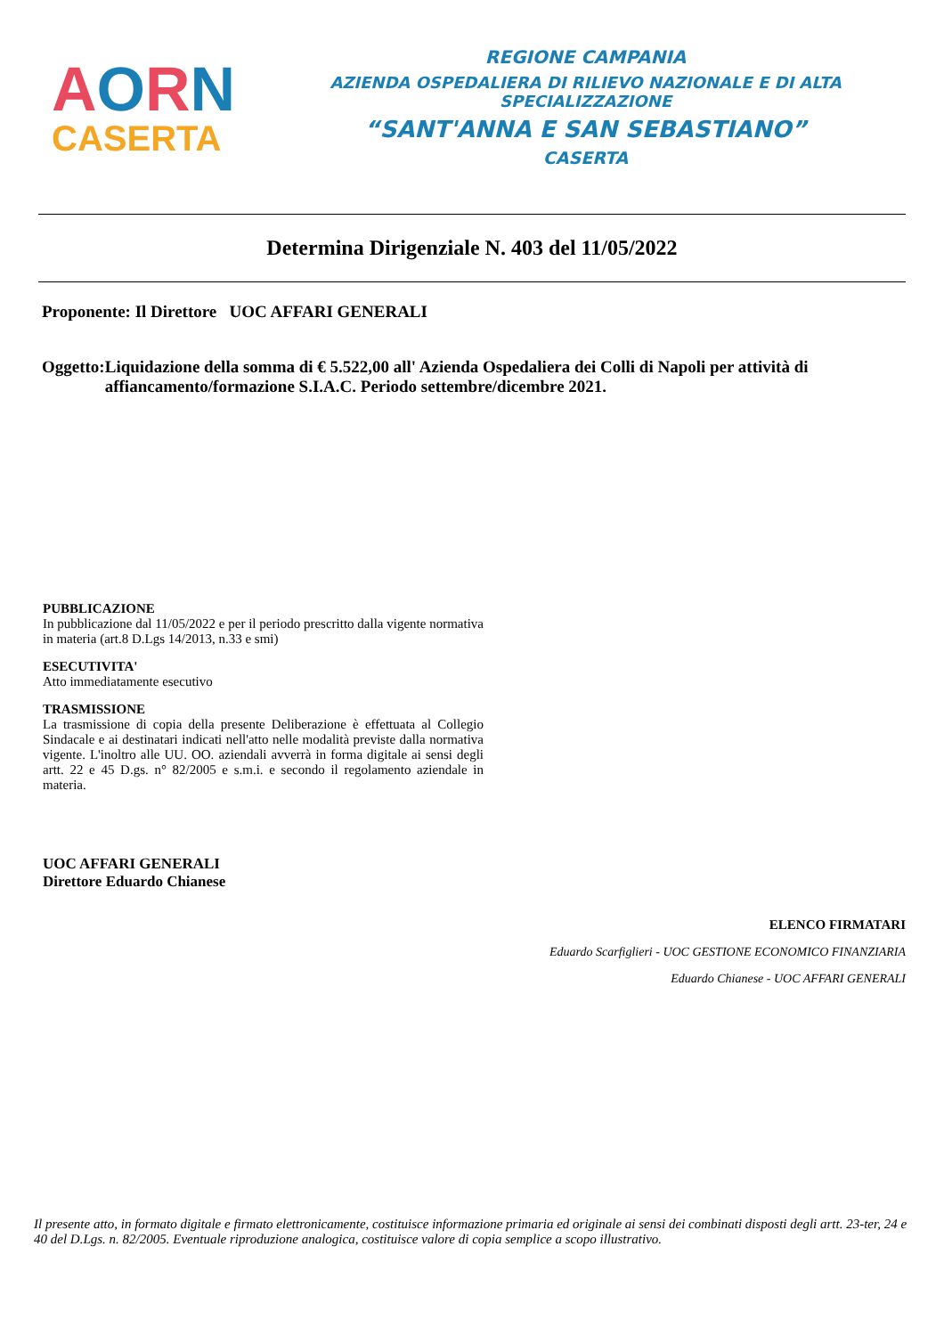AORN
CASERTA
REGIONE CAMPANIA
AZIENDA OSPEDALIERA DI RILIEVO NAZIONALE E DI ALTA SPECIALIZZAZIONE
“SANT'ANNA E SAN SEBASTIANO”
CASERTA
Determina Dirigenziale N. 403 del 11/05/2022
Proponente: Il Direttore UOC AFFARI GENERALI
Oggetto:
Liquidazione della somma di € 5.522,00 all' Azienda Ospedaliera dei Colli di Napoli per attività di affiancamento/formazione S.I.A.C. Periodo settembre/dicembre 2021.
PUBBLICAZIONE
In pubblicazione dal 11/05/2022 e per il periodo prescritto dalla vigente normativa in materia (art.8 D.Lgs 14/2013, n.33 e smi)
ESECUTIVITA'
Atto immediatamente esecutivo
TRASMISSIONE
La trasmissione di copia della presente Deliberazione è effettuata al Collegio Sindacale e ai destinatari indicati nell'atto nelle modalità previste dalla normativa vigente. L'inoltro alle UU. OO. aziendali avverrà in forma digitale ai sensi degli artt. 22 e 45 D.gs. n° 82/2005 e s.m.i. e secondo il regolamento aziendale in materia.
UOC AFFARI GENERALI
Direttore Eduardo Chianese
ELENCO FIRMATARI
Eduardo Scarfiglieri - UOC GESTIONE ECONOMICO FINANZIARIA
Eduardo Chianese - UOC AFFARI GENERALI
Il presente atto, in formato digitale e firmato elettronicamente, costituisce informazione primaria ed originale ai sensi dei combinati disposti degli artt. 23-ter, 24 e 40 del D.Lgs. n. 82/2005. Eventuale riproduzione analogica, costituisce valore di copia semplice a scopo illustrativo.